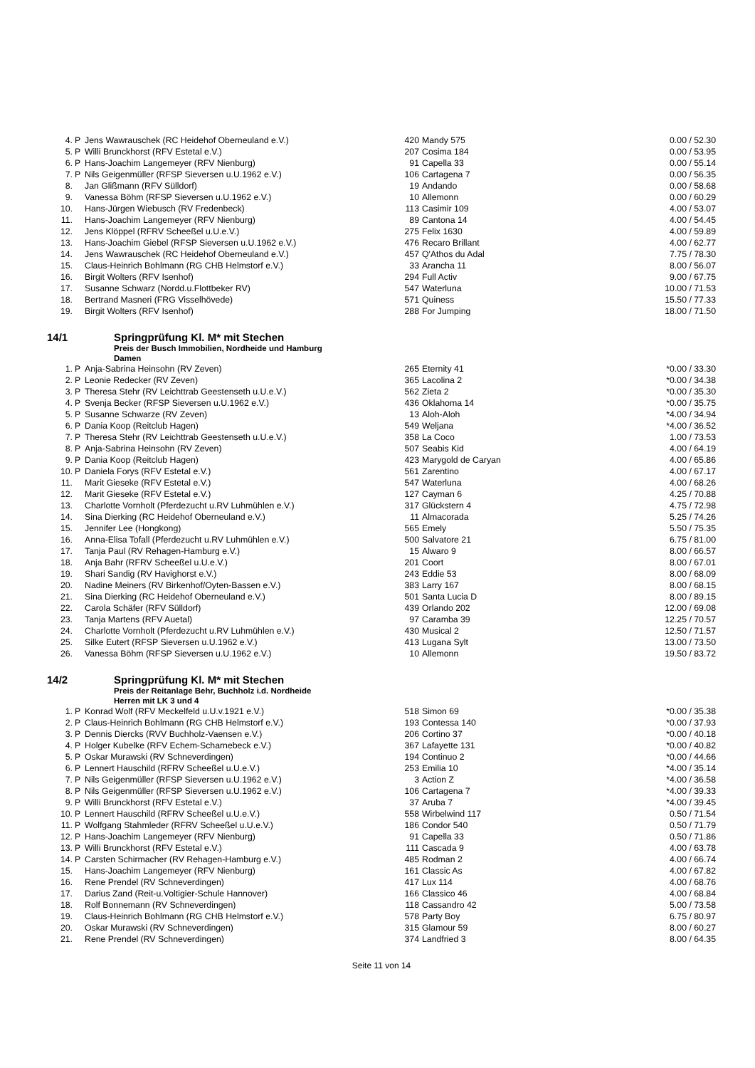| 4. | P | Jens Wawrauschek (RC Heidehof Oberneuland e.V.) | 420 | Mandy 575 | 0.00 / 52.30 |
| 5. | P | Willi Brunckhorst (RFV Estetal e.V.) | 207 | Cosima 184 | 0.00 / 53.95 |
| 6. | P | Hans-Joachim Langemeyer (RFV Nienburg) | 91 | Capella 33 | 0.00 / 55.14 |
| 7. | P | Nils Geigenmüller (RFSP Sieversen u.U.1962 e.V.) | 106 | Cartagena 7 | 0.00 / 56.35 |
| 8. | | Jan Glißmann (RFV Sülldorf) | 19 | Andando | 0.00 / 58.68 |
| 9. | | Vanessa Böhm (RFSP Sieversen u.U.1962 e.V.) | 10 | Allemonn | 0.00 / 60.29 |
| 10. | | Hans-Jürgen Wiebusch (RV Fredenbeck) | 113 | Casimir 109 | 4.00 / 53.07 |
| 11. | | Hans-Joachim Langemeyer (RFV Nienburg) | 89 | Cantona 14 | 4.00 / 54.45 |
| 12. | | Jens Klöppel (RFRV Scheeßel u.U.e.V.) | 275 | Felix 1630 | 4.00 / 59.89 |
| 13. | | Hans-Joachim Giebel (RFSP Sieversen u.U.1962 e.V.) | 476 | Recaro Brillant | 4.00 / 62.77 |
| 14. | | Jens Wawrauschek (RC Heidehof Oberneuland e.V.) | 457 | Q'Athos du Adal | 7.75 / 78.30 |
| 15. | | Claus-Heinrich Bohlmann (RG CHB Helmstorf e.V.) | 33 | Arancha 11 | 8.00 / 56.07 |
| 16. | | Birgit Wolters (RFV Isenhof) | 294 | Full Activ | 9.00 / 67.75 |
| 17. | | Susanne Schwarz (Nordd.u.Flottbeker RV) | 547 | Waterluna | 10.00 / 71.53 |
| 18. | | Bertrand Masneri (FRG Visselhövede) | 571 | Quiness | 15.50 / 77.33 |
| 19. | | Birgit Wolters (RFV Isenhof) | 288 | For Jumping | 18.00 / 71.50 |
14/1 Springprüfung Kl. M* mit Stechen
Preis der Busch Immobilien, Nordheide und Hamburg
Damen
| 1. | P | Anja-Sabrina Heinsohn (RV Zeven) | 265 | Eternity 41 | *0.00 / 33.30 |
| 2. | P | Leonie Redecker (RV Zeven) | 365 | Lacolina 2 | *0.00 / 34.38 |
| 3. | P | Theresa Stehr (RV Leichttrab Geestenseth u.U.e.V.) | 562 | Zieta 2 | *0.00 / 35.30 |
| 4. | P | Svenja Becker (RFSP Sieversen u.U.1962 e.V.) | 436 | Oklahoma 14 | *0.00 / 35.75 |
| 5. | P | Susanne Schwarze (RV Zeven) | 13 | Aloh-Aloh | *4.00 / 34.94 |
| 6. | P | Dania Koop (Reitclub Hagen) | 549 | Weljana | *4.00 / 36.52 |
| 7. | P | Theresa Stehr (RV Leichttrab Geestenseth u.U.e.V.) | 358 | La Coco | 1.00 / 73.53 |
| 8. | P | Anja-Sabrina Heinsohn (RV Zeven) | 507 | Seabis Kid | 4.00 / 64.19 |
| 9. | P | Dania Koop (Reitclub Hagen) | 423 | Marygold de Caryan | 4.00 / 65.86 |
| 10. | P | Daniela Forys (RFV Estetal e.V.) | 561 | Zarentino | 4.00 / 67.17 |
| 11. | | Marit Gieseke (RFV Estetal e.V.) | 547 | Waterluna | 4.00 / 68.26 |
| 12. | | Marit Gieseke (RFV Estetal e.V.) | 127 | Cayman 6 | 4.25 / 70.88 |
| 13. | | Charlotte Vornholt (Pferdezucht u.RV Luhmühlen e.V.) | 317 | Glückstern 4 | 4.75 / 72.98 |
| 14. | | Sina Dierking (RC Heidehof Oberneuland e.V.) | 11 | Almacorada | 5.25 / 74.26 |
| 15. | | Jennifer Lee (Hongkong) | 565 | Emely | 5.50 / 75.35 |
| 16. | | Anna-Elisa Tofall (Pferdezucht u.RV Luhmühlen e.V.) | 500 | Salvatore 21 | 6.75 / 81.00 |
| 17. | | Tanja Paul (RV Rehagen-Hamburg e.V.) | 15 | Alwaro 9 | 8.00 / 66.57 |
| 18. | | Anja Bahr (RFRV Scheeßel u.U.e.V.) | 201 | Coort | 8.00 / 67.01 |
| 19. | | Shari Sandig (RV Havighorst e.V.) | 243 | Eddie 53 | 8.00 / 68.09 |
| 20. | | Nadine Meiners (RV Birkenhof/Oyten-Bassen e.V.) | 383 | Larry 167 | 8.00 / 68.15 |
| 21. | | Sina Dierking (RC Heidehof Oberneuland e.V.) | 501 | Santa Lucia D | 8.00 / 89.15 |
| 22. | | Carola Schäfer (RFV Sülldorf) | 439 | Orlando 202 | 12.00 / 69.08 |
| 23. | | Tanja Martens (RFV Auetal) | 97 | Caramba 39 | 12.25 / 70.57 |
| 24. | | Charlotte Vornholt (Pferdezucht u.RV Luhmühlen e.V.) | 430 | Musical 2 | 12.50 / 71.57 |
| 25. | | Silke Eutert (RFSP Sieversen u.U.1962 e.V.) | 413 | Lugana Sylt | 13.00 / 73.50 |
| 26. | | Vanessa Böhm (RFSP Sieversen u.U.1962 e.V.) | 10 | Allemonn | 19.50 / 83.72 |
14/2 Springprüfung Kl. M* mit Stechen
Preis der Reitanlage Behr, Buchholz i.d. Nordheide
Herren mit LK 3 und 4
| 1. | P | Konrad Wolf (RFV Meckelfeld u.U.v.1921 e.V.) | 518 | Simon 69 | *0.00 / 35.38 |
| 2. | P | Claus-Heinrich Bohlmann (RG CHB Helmstorf e.V.) | 193 | Contessa 140 | *0.00 / 37.93 |
| 3. | P | Dennis Diercks (RVV Buchholz-Vaensen e.V.) | 206 | Cortino 37 | *0.00 / 40.18 |
| 4. | P | Holger Kubelke (RFV Echem-Scharnebeck e.V.) | 367 | Lafayette 131 | *0.00 / 40.82 |
| 5. | P | Oskar Murawski (RV Schneverdingen) | 194 | Continuo 2 | *0.00 / 44.66 |
| 6. | P | Lennert Hauschild (RFRV Scheeßel u.U.e.V.) | 253 | Emilia 10 | *4.00 / 35.14 |
| 7. | P | Nils Geigenmüller (RFSP Sieversen u.U.1962 e.V.) | 3 | Action Z | *4.00 / 36.58 |
| 8. | P | Nils Geigenmüller (RFSP Sieversen u.U.1962 e.V.) | 106 | Cartagena 7 | *4.00 / 39.33 |
| 9. | P | Willi Brunckhorst (RFV Estetal e.V.) | 37 | Aruba 7 | *4.00 / 39.45 |
| 10. | P | Lennert Hauschild (RFRV Scheeßel u.U.e.V.) | 558 | Wirbelwind 117 | 0.50 / 71.54 |
| 11. | P | Wolfgang Stahmleder (RFRV Scheeßel u.U.e.V.) | 186 | Condor 540 | 0.50 / 71.79 |
| 12. | P | Hans-Joachim Langemeyer (RFV Nienburg) | 91 | Capella 33 | 0.50 / 71.86 |
| 13. | P | Willi Brunckhorst (RFV Estetal e.V.) | 111 | Cascada 9 | 4.00 / 63.78 |
| 14. | P | Carsten Schirmacher (RV Rehagen-Hamburg e.V.) | 485 | Rodman 2 | 4.00 / 66.74 |
| 15. | | Hans-Joachim Langemeyer (RFV Nienburg) | 161 | Classic As | 4.00 / 67.82 |
| 16. | | Rene Prendel (RV Schneverdingen) | 417 | Lux 114 | 4.00 / 68.76 |
| 17. | | Darius Zand (Reit-u.Voltigier-Schule Hannover) | 166 | Classico 46 | 4.00 / 68.84 |
| 18. | | Rolf Bonnemann (RV Schneverdingen) | 118 | Cassandro 42 | 5.00 / 73.58 |
| 19. | | Claus-Heinrich Bohlmann (RG CHB Helmstorf e.V.) | 578 | Party Boy | 6.75 / 80.97 |
| 20. | | Oskar Murawski (RV Schneverdingen) | 315 | Glamour 59 | 8.00 / 60.27 |
| 21. | | Rene Prendel (RV Schneverdingen) | 374 | Landfried 3 | 8.00 / 64.35 |
Seite 11 von 14